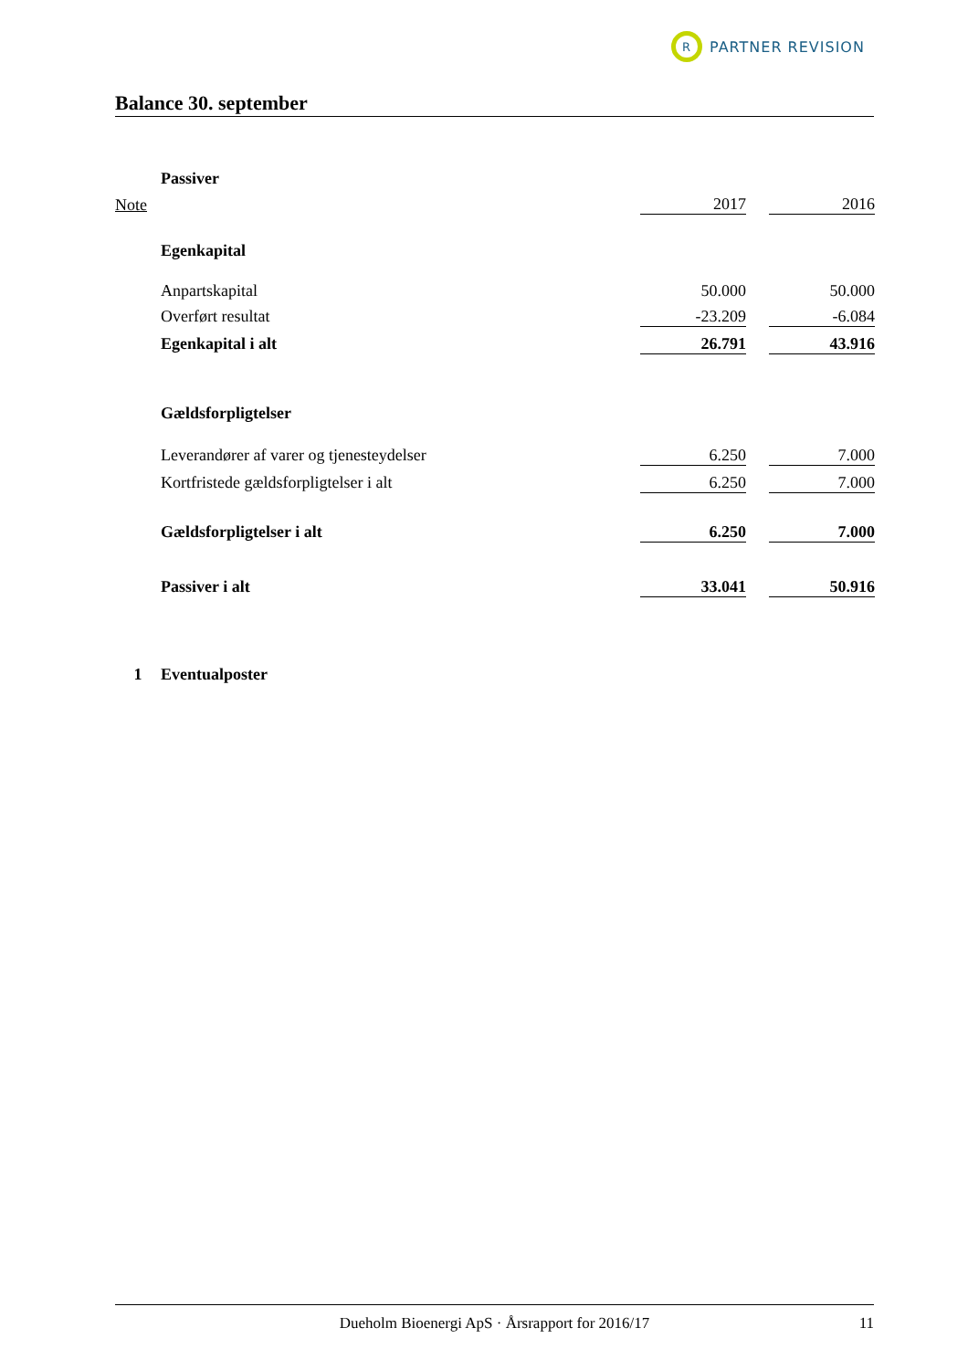R PARTNER REVISION
Balance 30. september
| | Passiver | | | |
| Note | | 2017 | | 2016 |
| | Egenkapital | | | |
| | Anpartskapital | 50.000 | | 50.000 |
| | Overført resultat | -23.209 | | -6.084 |
| | Egenkapital i alt | 26.791 | | 43.916 |
| | Gældsforpligtelser | | | |
| | Leverandører af varer og tjenesteydelser | 6.250 | | 7.000 |
| | Kortfristede gældsforpligtelser i alt | 6.250 | | 7.000 |
| | Gældsforpligtelser i alt | 6.250 | | 7.000 |
| | Passiver i alt | 33.041 | | 50.916 |
| 1 | Eventualposter | | | |
Dueholm Bioenergi ApS · Årsrapport for 2016/17 11